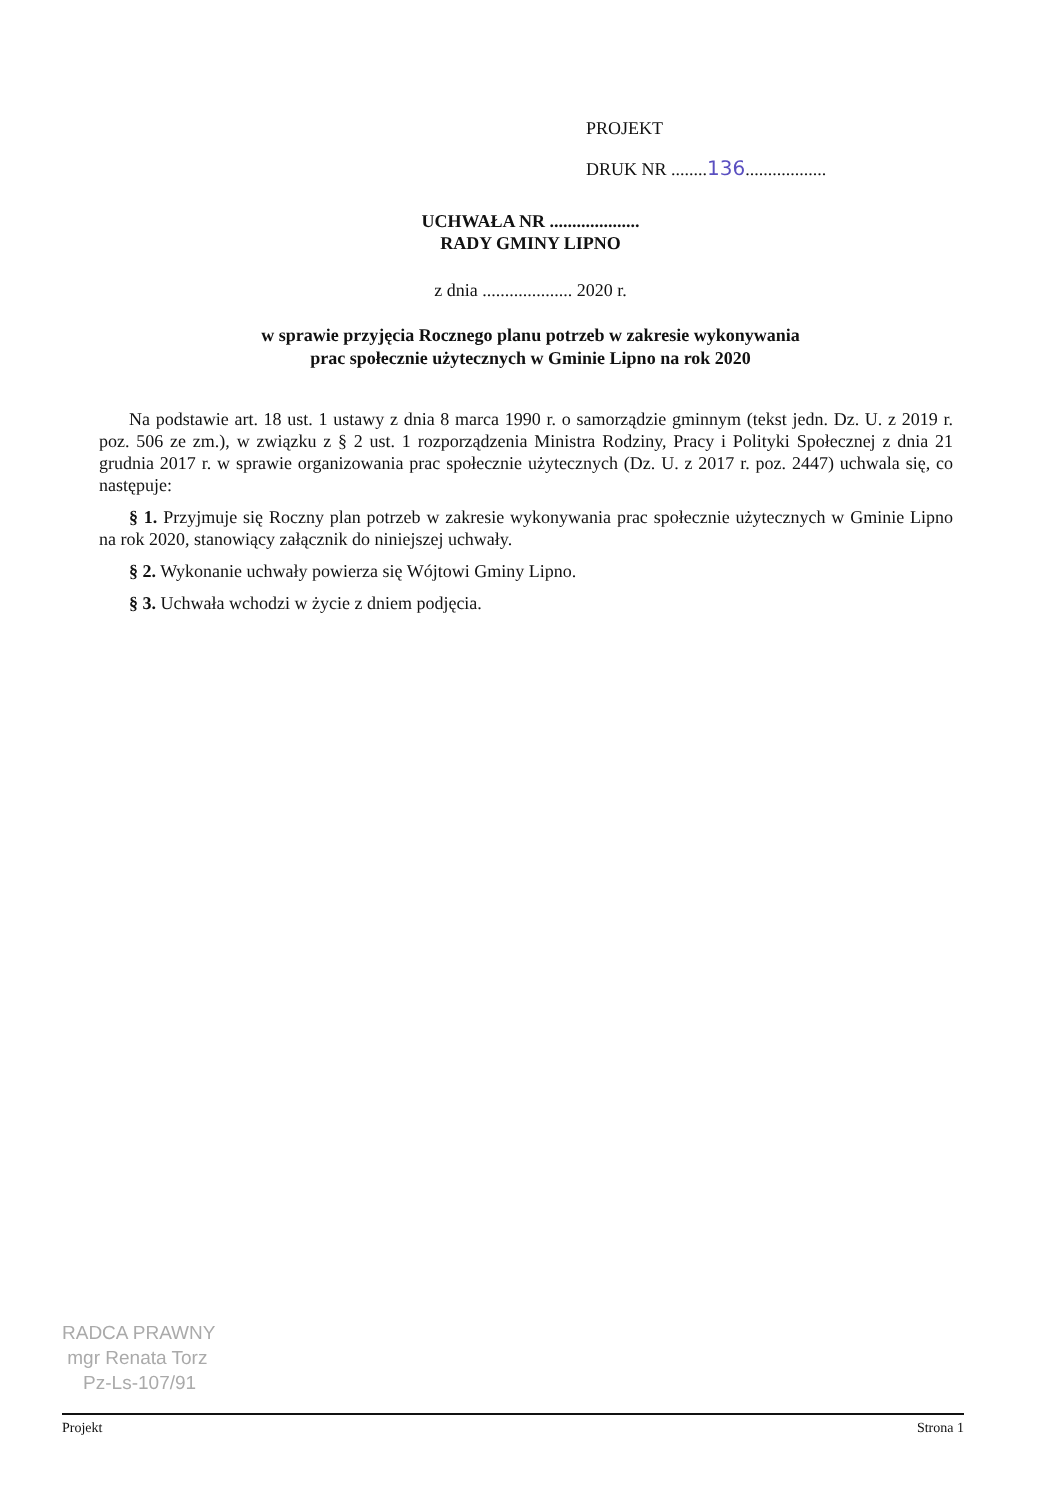PROJEKT
DRUK NR ........136..................
UCHWAŁA NR ....................
RADY GMINY LIPNO
z dnia .................... 2020 r.
w sprawie przyjęcia Rocznego planu potrzeb w zakresie wykonywania
prac społecznie użytecznych w Gminie Lipno na rok 2020
Na podstawie art. 18 ust. 1 ustawy z dnia 8 marca 1990 r. o samorządzie gminnym (tekst jedn. Dz. U. z 2019 r. poz. 506 ze zm.), w związku z § 2 ust. 1 rozporządzenia Ministra Rodziny, Pracy i Polityki Społecznej z dnia 21 grudnia 2017 r. w sprawie organizowania prac społecznie użytecznych (Dz. U. z 2017 r. poz. 2447) uchwala się, co następuje:
§ 1. Przyjmuje się Roczny plan potrzeb w zakresie wykonywania prac społecznie użytecznych w Gminie Lipno na rok 2020, stanowiący załącznik do niniejszej uchwały.
§ 2. Wykonanie uchwały powierza się Wójtowi Gminy Lipno.
§ 3. Uchwała wchodzi w życie z dniem podjęcia.
RADCA PRAWNY
mgr Renata Torz
Pz-Ls-107/91
Projekt Strona 1